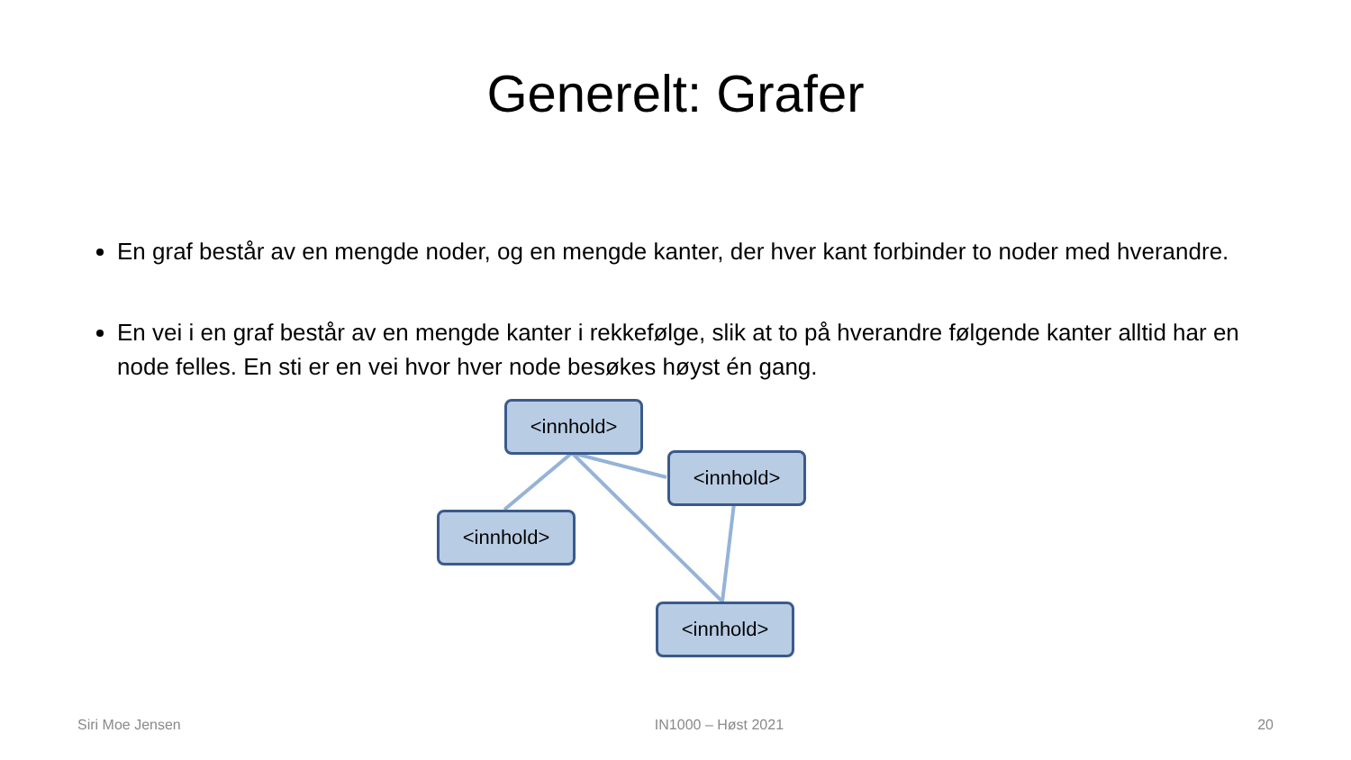Generelt: Grafer
En graf består av en mengde noder, og en mengde kanter, der hver kant forbinder to noder med hverandre.
En vei i en graf består av en mengde kanter i rekkefølge, slik at to på hverandre følgende kanter alltid har en node felles. En sti er en vei hvor hver node besøkes høyst én gang.
<innhold>
<innhold>
<innhold>
<innhold>
Siri Moe Jensen IN1000 – Høst 2021 20